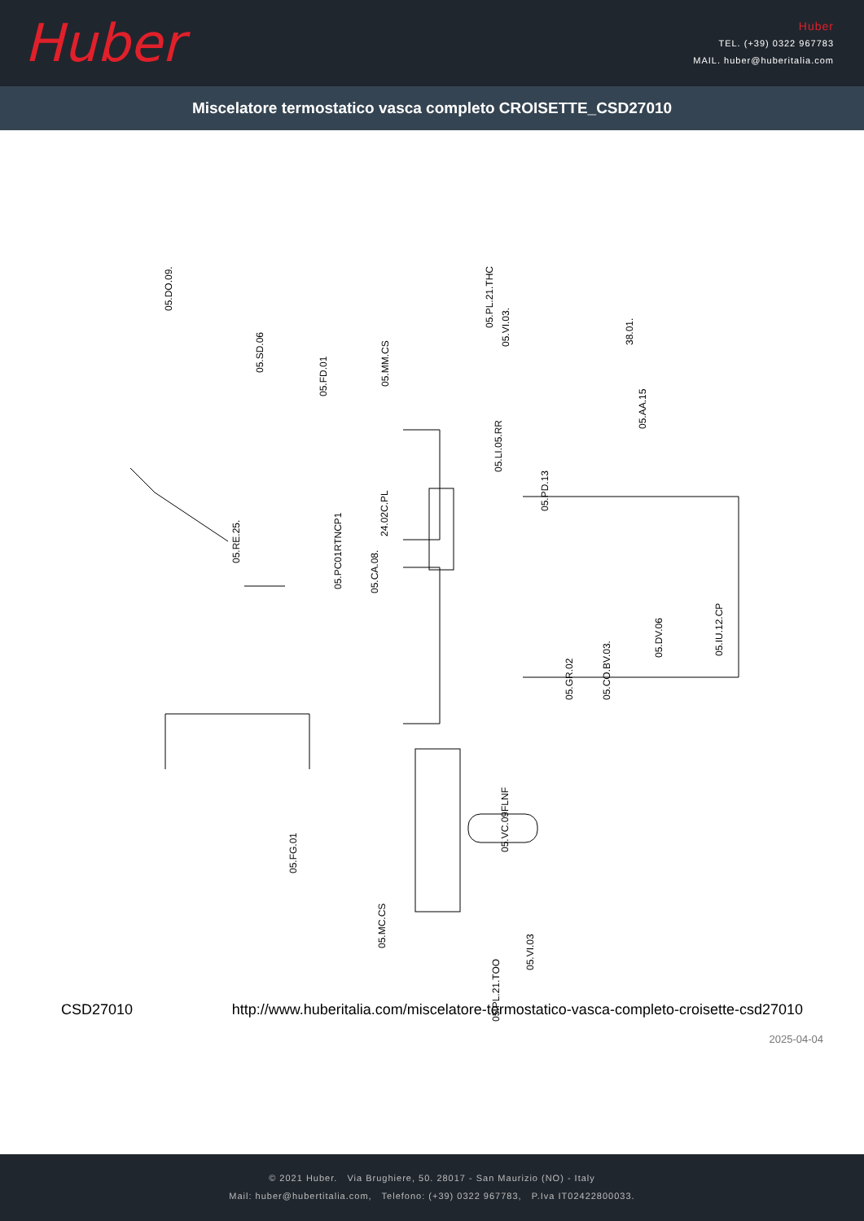Huber
Huber
TEL. (+39) 0322 967783
MAIL. huber@huberitalia.com
Miscelatore termostatico vasca completo CROISETTE_CSD27010
05.DO.09.
05.SD.06
05.FD.01
05.MM.CS
05.PL.21.THC
05.VI.03. 38.01.
05.AA.15
05.LI.05.RR
24.02C.PL
05.PD.13
05.RE.25.
05.PC01RTNCP1 05.CA.08.
05.GR.02 05.CO.BV.03.
05.DV.06 05.IU.12.CP
05.FG.01
05.VC.09FLNF
05.MC.CS
05.VI.03
05.PL.21.TOO
CSD27010 http://www.huberitalia.com/miscelatore-termostatico-vasca-completo-croisette-csd27010
2025-04-04
© 2021 Huber. Via Brughiere, 50. 28017 - San Maurizio (NO) - Italy
Mail: huber@hubertitalia.com, Telefono: (+39) 0322 967783, P.Iva IT02422800033.